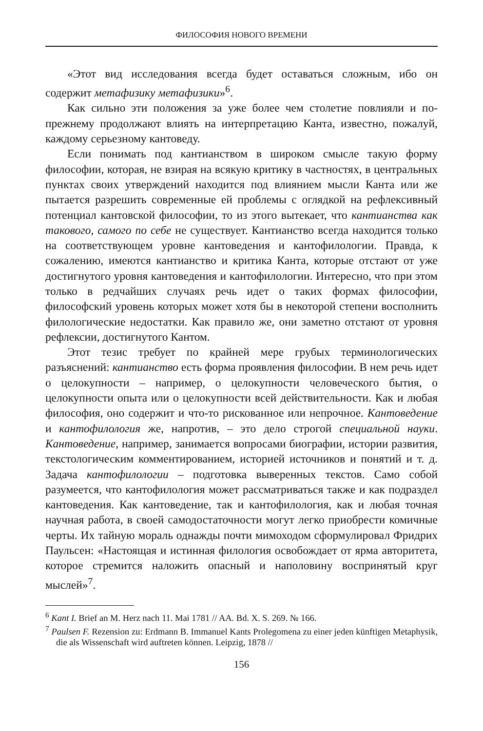ФИЛОСОФИЯ НОВОГО ВРЕМЕНИ
«Этот вид исследования всегда будет оставаться сложным, ибо он содержит метафизику метафизики»<sup>6</sup>.
Как сильно эти положения за уже более чем столетие повлияли и по-прежнему продолжают влиять на интерпретацию Канта, известно, пожалуй, каждому серьезному кантоведу.
Если понимать под кантианством в широком смысле такую форму философии, которая, не взирая на всякую критику в частностях, в центральных пунктах своих утверждений находится под влиянием мысли Канта или же пытается разрешить современные ей проблемы с оглядкой на рефлексивный потенциал кантовской философии, то из этого вытекает, что кантианства как такового, самого по себе не существует. Кантианство всегда находится только на соответствующем уровне кантоведения и кантофилологии. Правда, к сожалению, имеются кантианство и критика Канта, которые отстают от уже достигнутого уровня кантоведения и кантофилологии. Интересно, что при этом только в редчайших случаях речь идет о таких формах философии, философский уровень которых может хотя бы в некоторой степени восполнить филологические недостатки. Как правило же, они заметно отстают от уровня рефлексии, достигнутого Кантом.
Этот тезис требует по крайней мере грубых терминологических разъяснений: кантианство есть форма проявления философии. В нем речь идет о целокупности – например, о целокупности человеческого бытия, о целокупности опыта или о целокупности всей действительности. Как и любая философия, оно содержит и что-то рискованное или непрочное. Кантоведение и кантофилология же, напротив, – это дело строгой специальной науки. Кантоведение, например, занимается вопросами биографии, истории развития, текстологическим комментированием, историей источников и понятий и т. д. Задача кантофилологии – подготовка выверенных текстов. Само собой разумеется, что кантофилология может рассматриваться также и как подраздел кантоведения. Как кантоведение, так и кантофилология, как и любая точная научная работа, в своей самодостаточности могут легко приобрести комичные черты. Их тайную мораль однажды почти мимоходом сформулировал Фридрих Паульсен: «Настоящая и истинная филология освобождает от ярма авторитета, которое стремится наложить опасный и наполовину воспринятый круг мыслей»<sup>7</sup>.
<sup>6</sup> Kant I. Brief an M. Herz nach 11. Mai 1781 // AA. Bd. X. S. 269. № 166.
<sup>7</sup> Paulsen F. Rezension zu: Erdmann B. Immanuel Kants Prolegomena zu einer jeden künftigen Metaphysik, die als Wissenschaft wird auftreten können. Leipzig, 1878 //
156